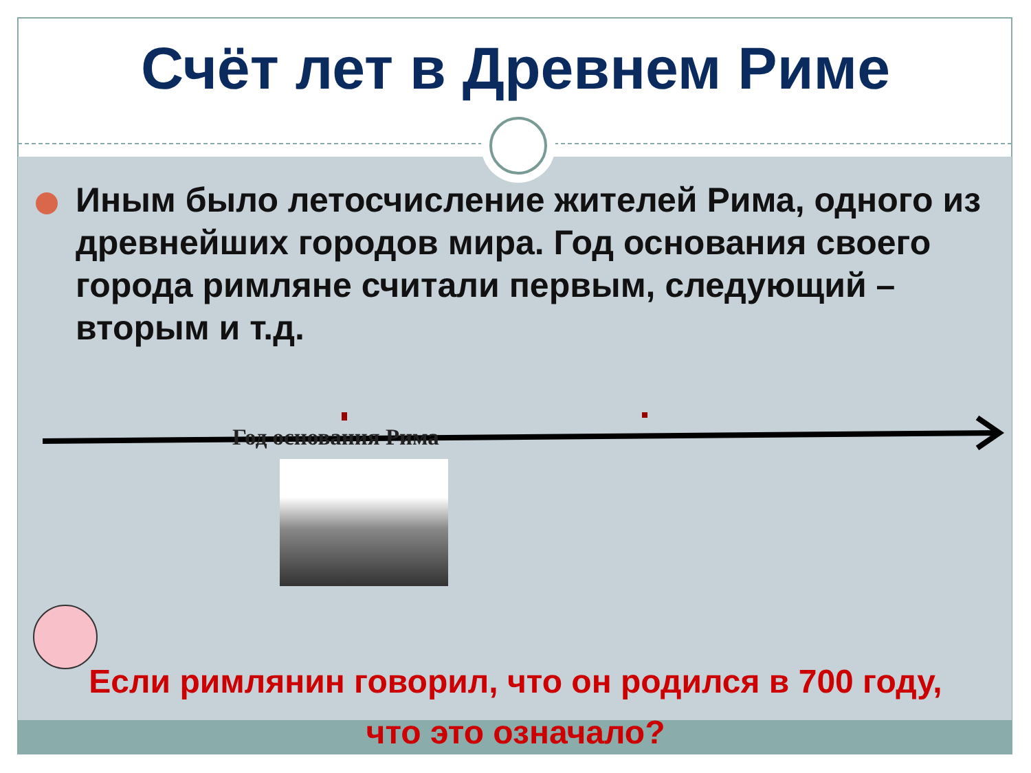Счёт лет в Древнем Риме
Иным было летосчисление жителей Рима, одного из древнейших городов мира. Год основания своего города римляне считали первым, следующий – вторым и т.д.
Год основания Рима
Если римлянин говорил, что он родился в 700 году,
что это означало?